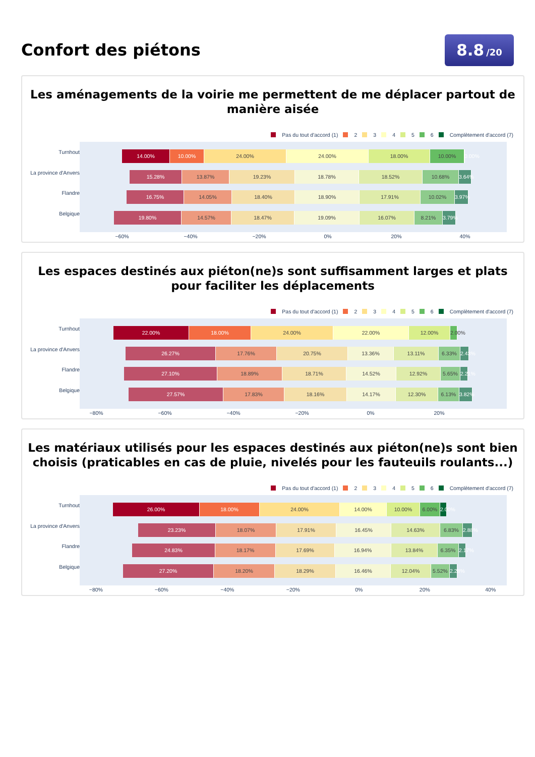Confort des piétons
8.8 /20
Les aménagements de la voirie me permettent de me déplacer partout de manière aisée
Pas du tout d'accord (1) 2 3 4 5 6 Complètement d'accord (7)
Turnhout
La province d'Anvers
Flandre
Belgique
14.00% 10.00% 24.00% 24.00% 18.00% 10.00% 0.00%
15.28% 13.87% 19.23% 18.78% 18.52% 10.68% 3.64%
16.75% 14.05% 18.40% 18.90% 17.91% 10.02% 3.97%
19.80% 14.57% 18.47% 19.09% 16.07% 8.21% 3.79%
−60% −40% −20% 0% 20% 40%
Les espaces destinés aux piéton(ne)s sont suffisamment larges et plats pour faciliter les déplacements
Pas du tout d'accord (1) 2 3 4 5 6 Complètement d'accord (7)
Turnhout
La province d'Anvers
Flandre
Belgique
22.00% 18.00% 24.00% 22.00% 12.00% 2.00%
26.27% 17.76% 20.75% 13.36% 13.11% 6.33% 2.43%
27.10% 18.89% 18.71% 14.52% 12.92% 5.65% 2.21%
27.57% 17.83% 18.16% 14.17% 12.30% 6.13% 3.82%
−80% −60% −40% −20% 0% 20%
Les matériaux utilisés pour les espaces destinés aux piéton(ne)s sont bien choisis (praticables en cas de pluie, nivelés pour les fauteuils roulants...)
Pas du tout d'accord (1) 2 3 4 5 6 Complètement d'accord (7)
Turnhout
La province d'Anvers
Flandre
Belgique
26.00% 18.00% 24.00% 14.00% 10.00% 6.00% 2.00%
23.23% 18.07% 17.91% 16.45% 14.63% 6.83% 2.88%
24.83% 18.17% 17.69% 16.94% 13.84% 6.35% 2.17%
27.20% 18.20% 18.29% 16.46% 12.04% 5.52% 2.28%
−80% −60% −40% −20% 0% 20% 40%